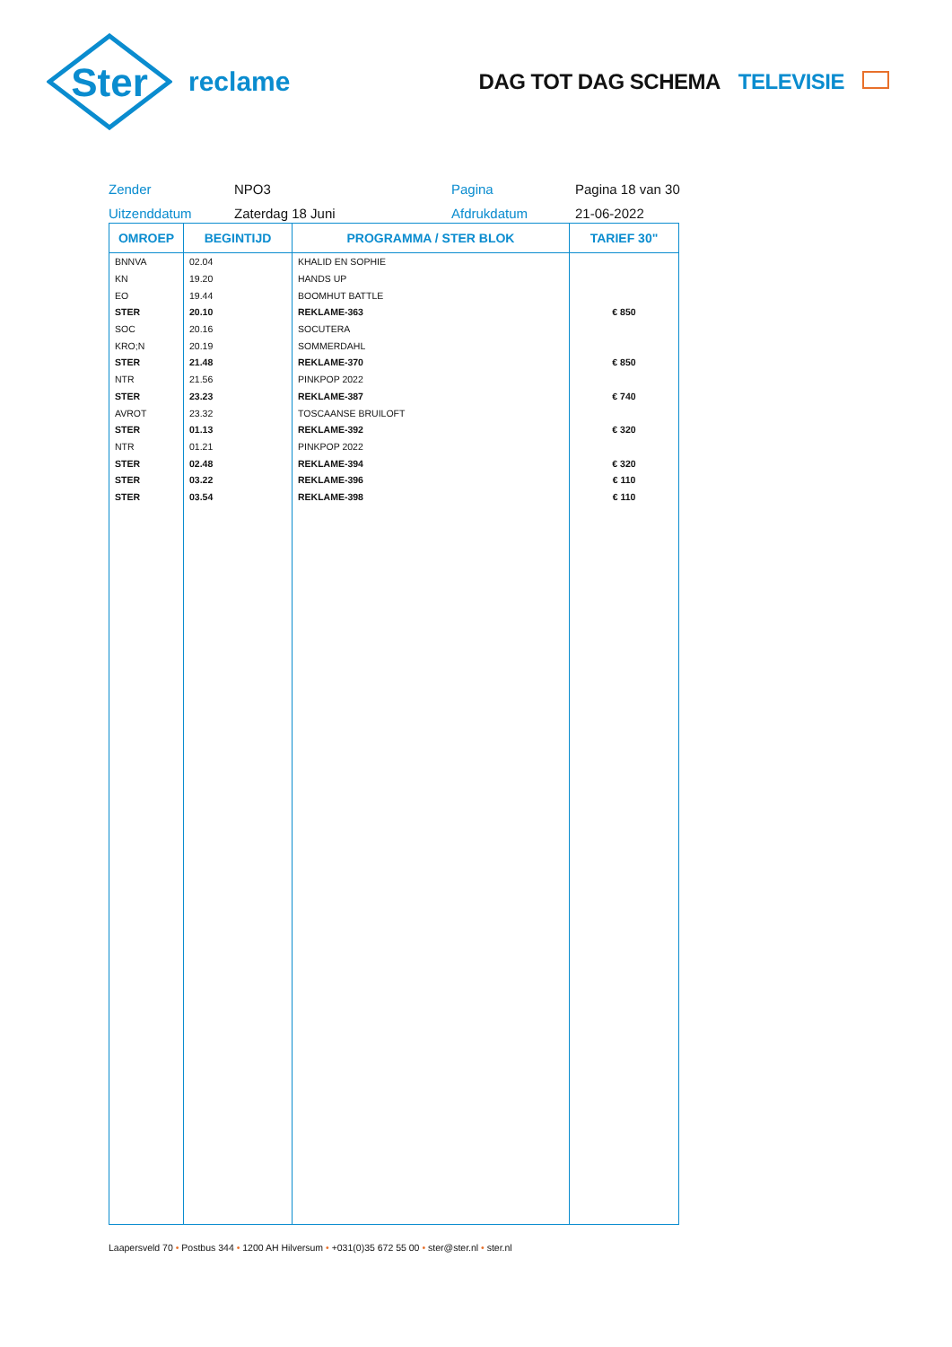Ster
reclame
DAG TOT DAG SCHEMA TELEVISIE
Zender
NPO3
Pagina
Pagina 18 van 30
Uitzenddatum
Zaterdag 18 Juni
Afdrukdatum
21-06-2022
| OMROEP | BEGINTIJD | PROGRAMMA / STER BLOK | TARIEF 30" |
| --- | --- | --- | --- |
| BNNVA | 02.04 | KHALID EN SOPHIE | |
| KN | 19.20 | HANDS UP | |
| EO | 19.44 | BOOMHUT BATTLE | |
| STER | 20.10 | REKLAME-363 | € 850 |
| SOC | 20.16 | SOCUTERA | |
| KRO;N | 20.19 | SOMMERDAHL | |
| STER | 21.48 | REKLAME-370 | € 850 |
| NTR | 21.56 | PINKPOP 2022 | |
| STER | 23.23 | REKLAME-387 | € 740 |
| AVROT | 23.32 | TOSCAANSE BRUILOFT | |
| STER | 01.13 | REKLAME-392 | € 320 |
| NTR | 01.21 | PINKPOP 2022 | |
| STER | 02.48 | REKLAME-394 | € 320 |
| STER | 03.22 | REKLAME-396 | € 110 |
| STER | 03.54 | REKLAME-398 | € 110 |
Laapersveld 70 • Postbus 344 • 1200 AH Hilversum • +031(0)35 672 55 00 • ster@ster.nl • ster.nl